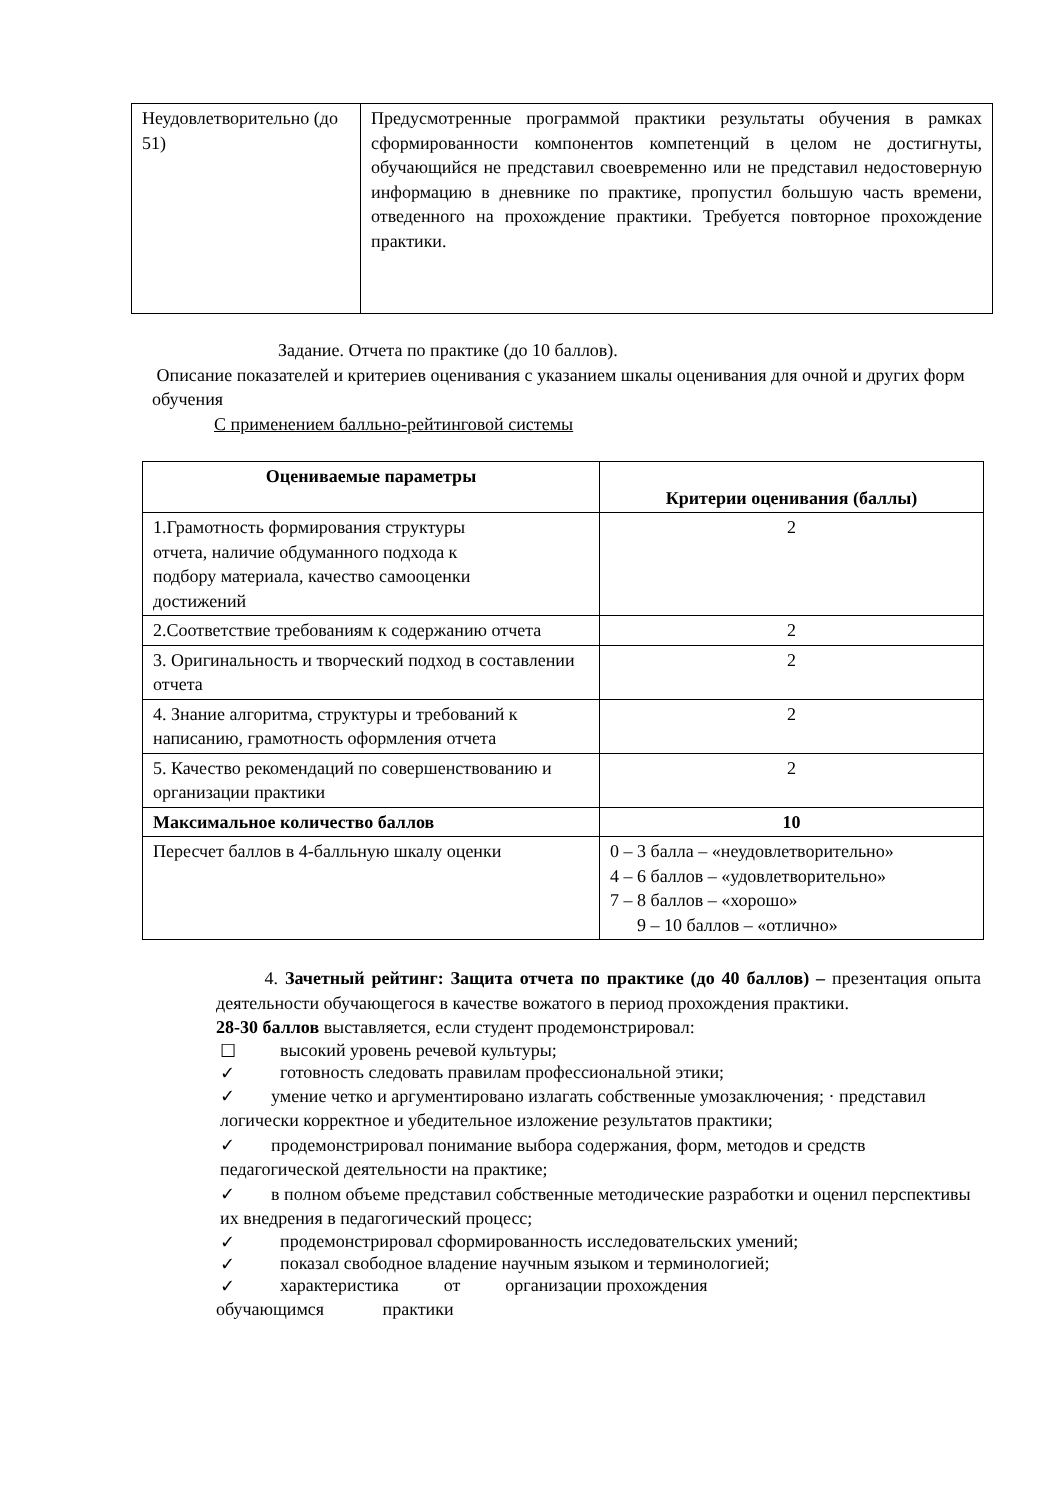| Неудовлетворительно (до 51) | Предусмотренные программой практики результаты обучения в рамках сформированности компонентов компетенций в целом не достигнуты, обучающийся не представил своевременно или не представил недостоверную информацию в дневнике по практике, пропустил большую часть времени, отведенного на прохождение практики. Требуется повторное прохождение практики. |
Задание. Отчета по практике (до 10 баллов).
Описание показателей и критериев оценивания с указанием шкалы оценивания для очной и других форм обучения
С применением балльно-рейтинговой системы
| Оцениваемые параметры | Критерии оценивания (баллы) |
| --- | --- |
| 1.Грамотность формирования структуры отчета, наличие обдуманного подхода к подбору материала, качество самооценки достижений | 2 |
| 2.Соответствие требованиям к содержанию отчета | 2 |
| 3. Оригинальность и творческий подход в составлении отчета | 2 |
| 4. Знание алгоритма, структуры и требований к написанию, грамотность оформления отчета | 2 |
| 5. Качество рекомендаций по совершенствованию и организации практики | 2 |
| Максимальное количество баллов | 10 |
| Пересчет баллов в 4-балльную шкалу оценки | 0 – 3 балла – «неудовлетворительно» 4 – 6 баллов – «удовлетворительно» 7 – 8 баллов – «хорошо» 9 – 10 баллов – «отлично» |
4. Зачетный рейтинг: Защита отчета по практике (до 40 баллов) – презентация опыта деятельности обучающегося в качестве вожатого в период прохождения практики.
28-30 баллов выставляется, если студент продемонстрировал:
☐ высокий уровень речевой культуры;
✓ готовность следовать правилам профессиональной этики;
✓ умение четко и аргументировано излагать собственные умозаключения; · представил логически корректное и убедительное изложение результатов практики;
✓ продемонстрировал понимание выбора содержания, форм, методов и средств педагогической деятельности на практике;
✓ в полном объеме представил собственные методические разработки и оценил перспективы их внедрения в педагогический процесс;
✓ продемонстрировал сформированность исследовательских умений;
✓ показал свободное владение научным языком и терминологией;
✓ характеристика от организации прохождения
обучающимся практики